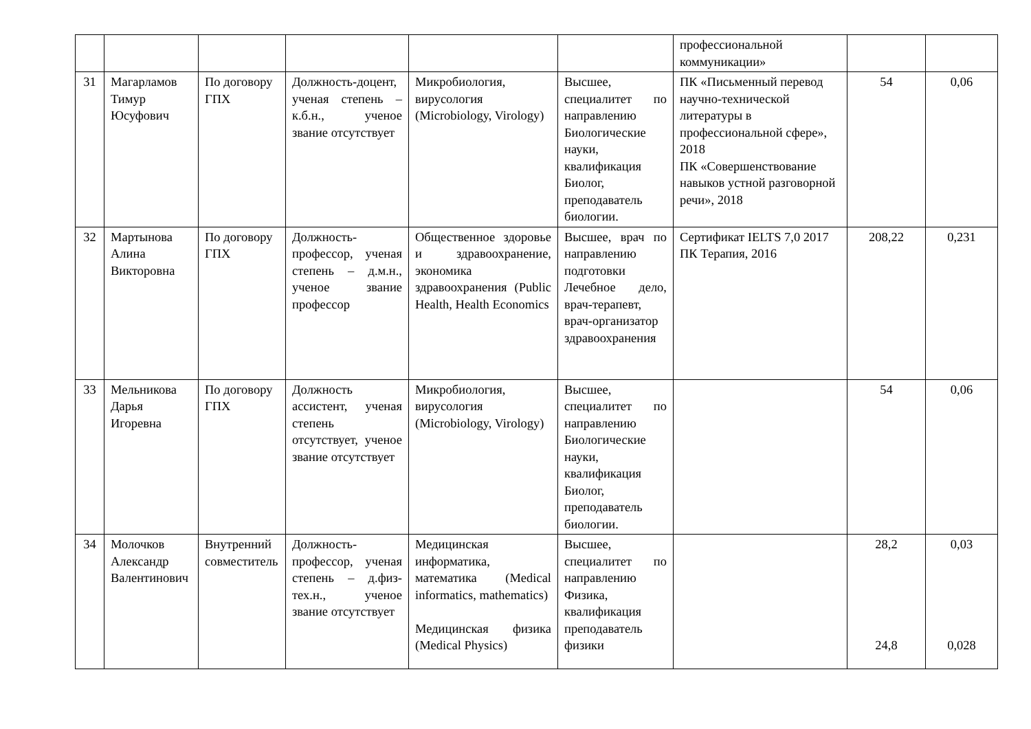| | | | | | | профессиональной коммуникации» | | |
| 31 | Магарламов Тимур Юсуфович | По договору ГПХ | Должность-доцент, ученая степень – к.б.н., ученое звание отсутствует | Микробиология, вирусология (Microbiology, Virology) | Высшее, специалитет по направлению Биологические науки, квалификация Биолог, преподаватель биологии. | ПК «Письменный перевод научно-технической литературы в профессиональной сфере», 2018 ПК «Совершенствование навыков устной разговорной речи», 2018 | 54 | 0,06 |
| 32 | Мартынова Алина Викторовна | По договору ГПХ | Должность-профессор, ученая степень – д.м.н., ученое звание профессор | Общественное здоровье и здравоохранение, экономика здравоохранения (Public Health, Health Economics | Высшее, врач по направлению подготовки Лечебное дело, врач-терапевт, врач-организатор здравоохранения | Сертификат IELTS 7,0 2017 ПК Терапия, 2016 | 208,22 | 0,231 |
| 33 | Мельникова Дарья Игоревна | По договору ГПХ | Должность ассистент, ученая степень отсутствует, ученое звание отсутствует | Микробиология, вирусология (Microbiology, Virology) | Высшее, специалитет по направлению Биологические науки, квалификация Биолог, преподаватель биологии. | | 54 | 0,06 |
| 34 | Молочков Александр Валентинович | Внутренний совместитель | Должность-профессор, ученая степень – д.физ-тех.н., ученое звание отсутствует | Медицинская информатика, математика (Medical informatics, mathematics) Медицинская физика (Medical Physics) | Высшее, специалитет по направлению Физика, квалификация преподаватель физики | | 28,2 24,8 | 0,03 0,028 |